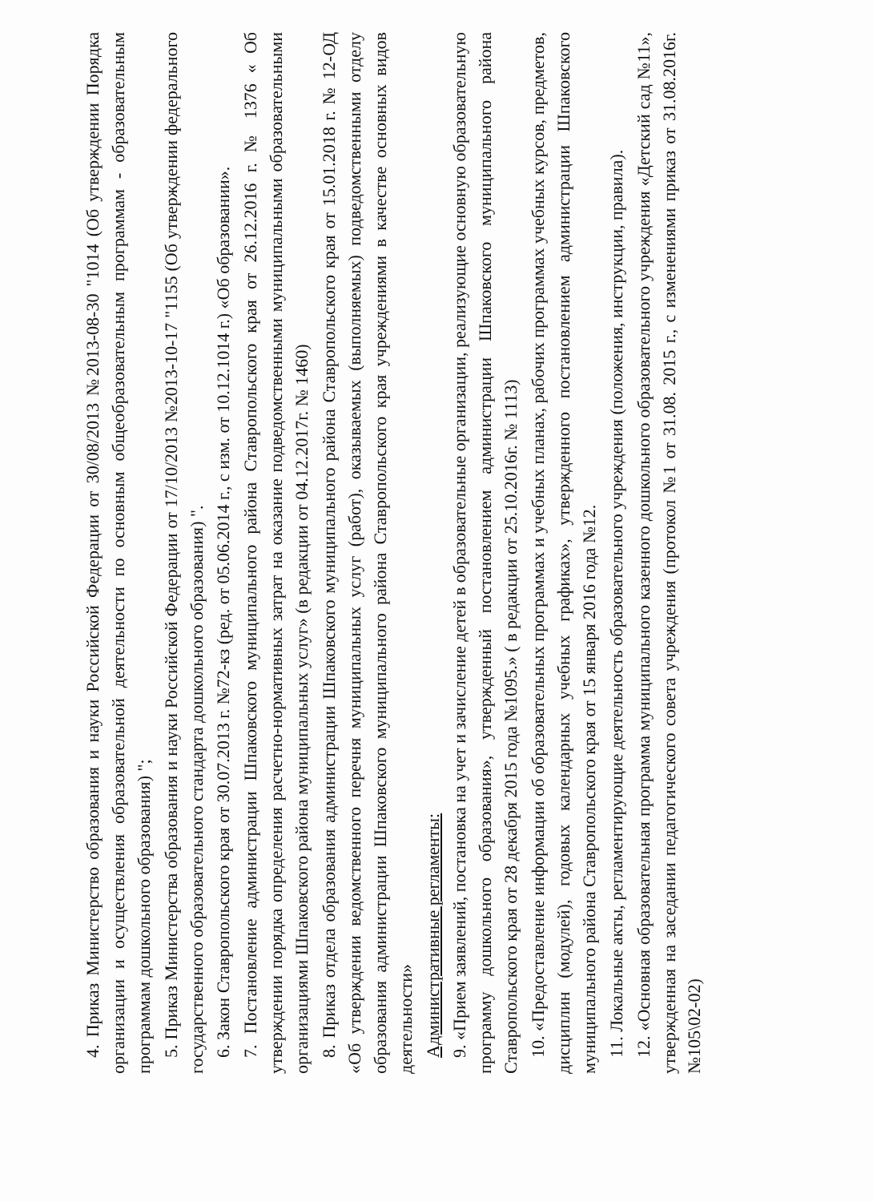4. Приказ Министерство образования и науки Российской Федерации от 30/08/2013 №2013-08-30 "1014 (Об утверждении Порядка организации и осуществления образовательной деятельности по основным общеобразовательным программам - образовательным программам дошкольного образования) ";
5. Приказ Министерства образования и науки Российской Федерации от 17/10/2013 №2013-10-17 "1155 (Об утверждении федерального государственного образовательного стандарта дошкольного образования) ".
6. Закон Ставропольского края от 30.07.2013 г. №72-кз (ред. от 05.06.2014 г., с изм. от 10.12.1014 г.) «Об образовании».
7. Постановление администрации Шпаковского муниципального района Ставропольского края от 26.12.2016 г. № 1376 « Об утверждении порядка определения расчетно-нормативных затрат на оказание подведомственными муниципальными образовательными организациями Шпаковского района муниципальных услуг» (в редакции от 04.12.2017г. № 1460)
8. Приказ отдела образования администрации Шпаковского муниципального района Ставропольского края от 15.01.2018 г. № 12-ОД «Об утверждении ведомственного перечня муниципальных услуг (работ), оказываемых (выполняемых) подведомственными отделу образования администрации Шпаковского муниципального района Ставропольского края учреждениями в качестве основных видов деятельности»
Административные регламенты:
9. «Прием заявлений, постановка на учет и зачисление детей в образовательные организации, реализующие основную образовательную программу дошкольного образования», утвержденный постановлением администрации Шпаковского муниципального района Ставропольского края от 28 декабря 2015 года №1095.» ( в редакции от 25.10.2016г. № 1113)
10. «Предоставление информации об образовательных программах и учебных планах, рабочих программах учебных курсов, предметов, дисциплин (модулей), годовых календарных учебных графиках», утвержденного постановлением администрации Шпаковского муниципального района Ставропольского края от 15 января 2016 года №12.
11. Локальные акты, регламентирующие деятельность образовательного учреждения (положения, инструкции, правила).
12. «Основная образовательная программа муниципального казенного дошкольного образовательного учреждения «Детский сад №11», утвержденная на заседании педагогического совета учреждения (протокол №1 от 31.08. 2015 г., с изменениями приказ от 31.08.2016г. №105\02-02)